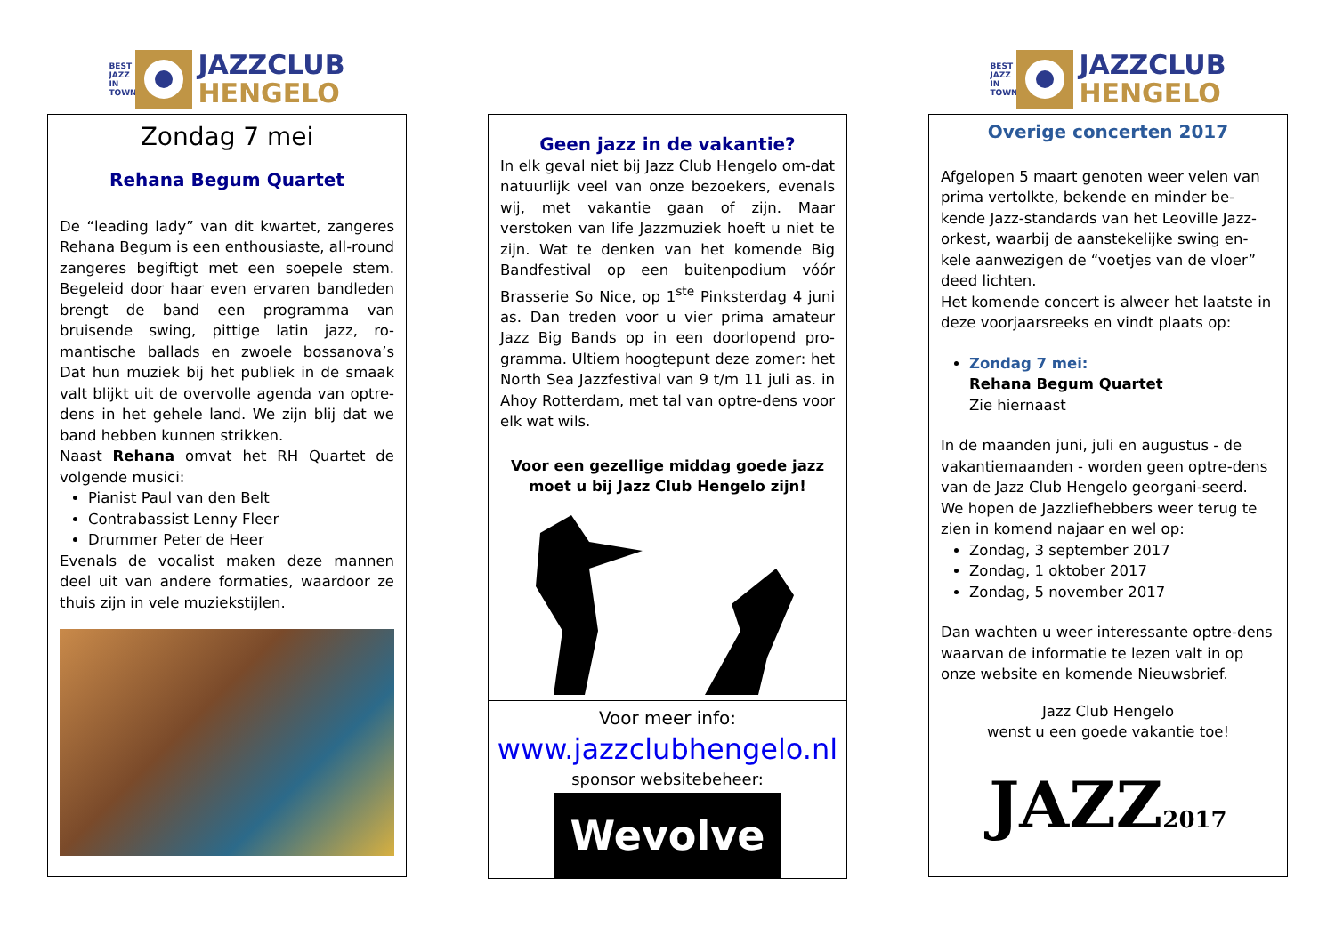BEST JAZZ IN TOWN
JAZZCLUB
HENGELO
Zondag 7 mei
Rehana Begum Quartet
De “leading lady” van dit kwartet, zangeres Rehana Begum is een enthousiaste, all-round zangeres begiftigt met een soepele stem. Begeleid door haar even ervaren bandleden brengt de band een programma van bruisende swing, pittige latin jazz, ro-mantische ballads en zwoele bossanova’s Dat hun muziek bij het publiek in de smaak valt blijkt uit de overvolle agenda van optre-dens in het gehele land. We zijn blij dat we band hebben kunnen strikken.
Naast Rehana omvat het RH Quartet de volgende musici:
Pianist Paul van den Belt
Contrabassist Lenny Fleer
Drummer Peter de Heer
Evenals de vocalist maken deze mannen deel uit van andere formaties, waardoor ze thuis zijn in vele muziekstijlen.
Geen jazz in de vakantie?
In elk geval niet bij Jazz Club Hengelo om-dat natuurlijk veel van onze bezoekers, evenals wij, met vakantie gaan of zijn. Maar verstoken van life Jazzmuziek hoeft u niet te zijn. Wat te denken van het komende Big Bandfestival op een buitenpodium vóór Brasserie So Nice, op 1<sup>ste</sup> Pinksterdag 4 juni as. Dan treden voor u vier prima amateur Jazz Big Bands op in een doorlopend pro-gramma. Ultiem hoogtepunt deze zomer: het North Sea Jazzfestival van 9 t/m 11 juli as. in Ahoy Rotterdam, met tal van optre-dens voor elk wat wils.
Voor een gezellige middag goede jazz moet u bij Jazz Club Hengelo zijn!
Voor meer info:
www.jazzclubhengelo.nl
sponsor websitebeheer:
Wevolve
BEST JAZZ IN TOWN
JAZZCLUB
HENGELO
Overige concerten 2017
Afgelopen 5 maart genoten weer velen van prima vertolkte, bekende en minder be-kende Jazz-standards van het Leoville Jazz-orkest, waarbij de aanstekelijke swing en-kele aanwezigen de “voetjes van de vloer” deed lichten.
Het komende concert is alweer het laatste in deze voorjaarsreeks en vindt plaats op:
Zondag 7 mei:
Rehana Begum Quartet
Zie hiernaast
In de maanden juni, juli en augustus - de vakantiemaanden - worden geen optre-dens van de Jazz Club Hengelo georgani-seerd.
We hopen de Jazzliefhebbers weer terug te zien in komend najaar en wel op:
Zondag, 3 september 2017
Zondag, 1 oktober 2017
Zondag, 5 november 2017
Dan wachten u weer interessante optre-dens waarvan de informatie te lezen valt in op onze website en komende Nieuwsbrief.
Jazz Club Hengelo
wenst u een goede vakantie toe!
JAZZ 2017